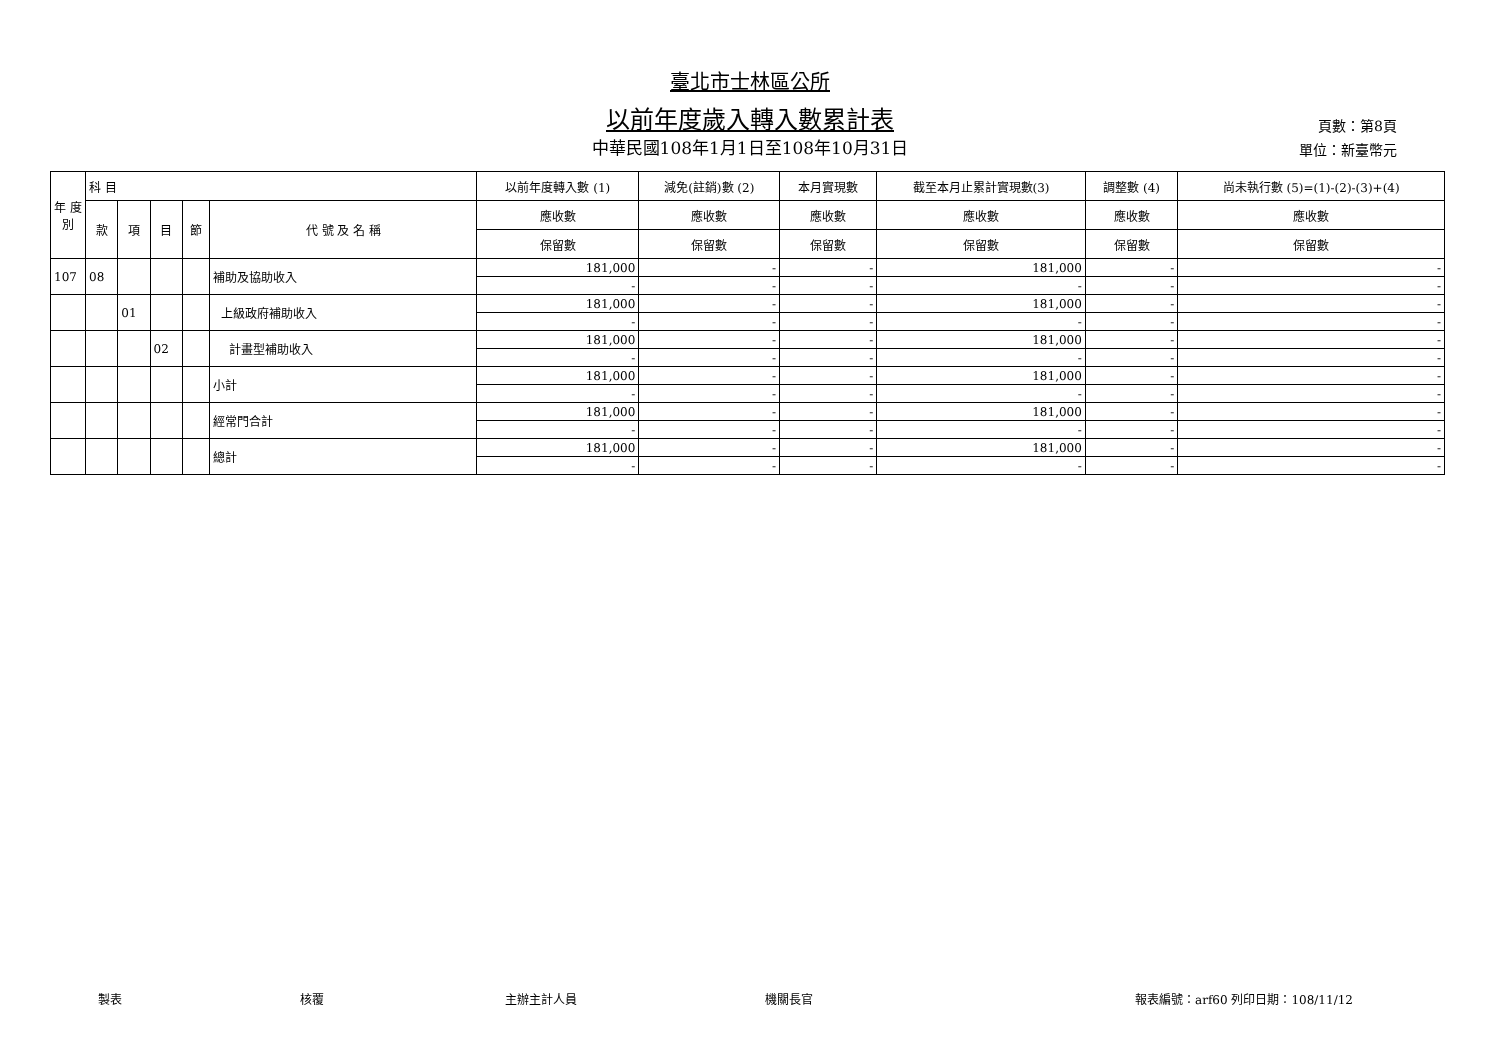臺北市士林區公所
以前年度歲入轉入數累計表
中華民國108年1月1日至108年10月31日
頁數：第8頁
單位：新臺幣元
| 年 度 別 | 科 目 | | | | | 以前年度轉入數 (1) | 減免(註銷)數 (2) | 本月實現數 | 截至本月止累計實現數(3) | 調整數 (4) | 尚未執行數 (5)=(1)-(2)-(3)+(4) |
| --- | --- | --- | --- | --- | --- | --- | --- | --- | --- | --- | --- |
| | 款 | 項 | 目 | 節 | 代 號 及 名 稱 | 應收數 | 應收數 | 應收數 | 應收數 | 應收數 | 應收數 |
| | | | | | | 保留數 | 保留數 | 保留數 | 保留數 | 保留數 | 保留數 |
| 107 | 08 | | | | 補助及協助收入 | 181,000 | - | - | 181,000 | - | - |
| | | | | | | - | - | - | - | - | - |
| | | 01 | | | 上級政府補助收入 | 181,000 | - | - | 181,000 | - | - |
| | | | | | | - | - | - | - | - | - |
| | | | 02 | | 計畫型補助收入 | 181,000 | - | - | 181,000 | - | - |
| | | | | | | - | - | - | - | - | - |
| | | | | | 小計 | 181,000 | - | - | 181,000 | - | - |
| | | | | | | - | - | - | - | - | - |
| | | | | | 經常門合計 | 181,000 | - | - | 181,000 | - | - |
| | | | | | | - | - | - | - | - | - |
| | | | | | 總計 | 181,000 | - | - | 181,000 | - | - |
| | | | | | | - | - | - | - | - | - |
製表 核覆 主辦主計人員 機關長官 報表編號：arf60 列印日期：108/11/12